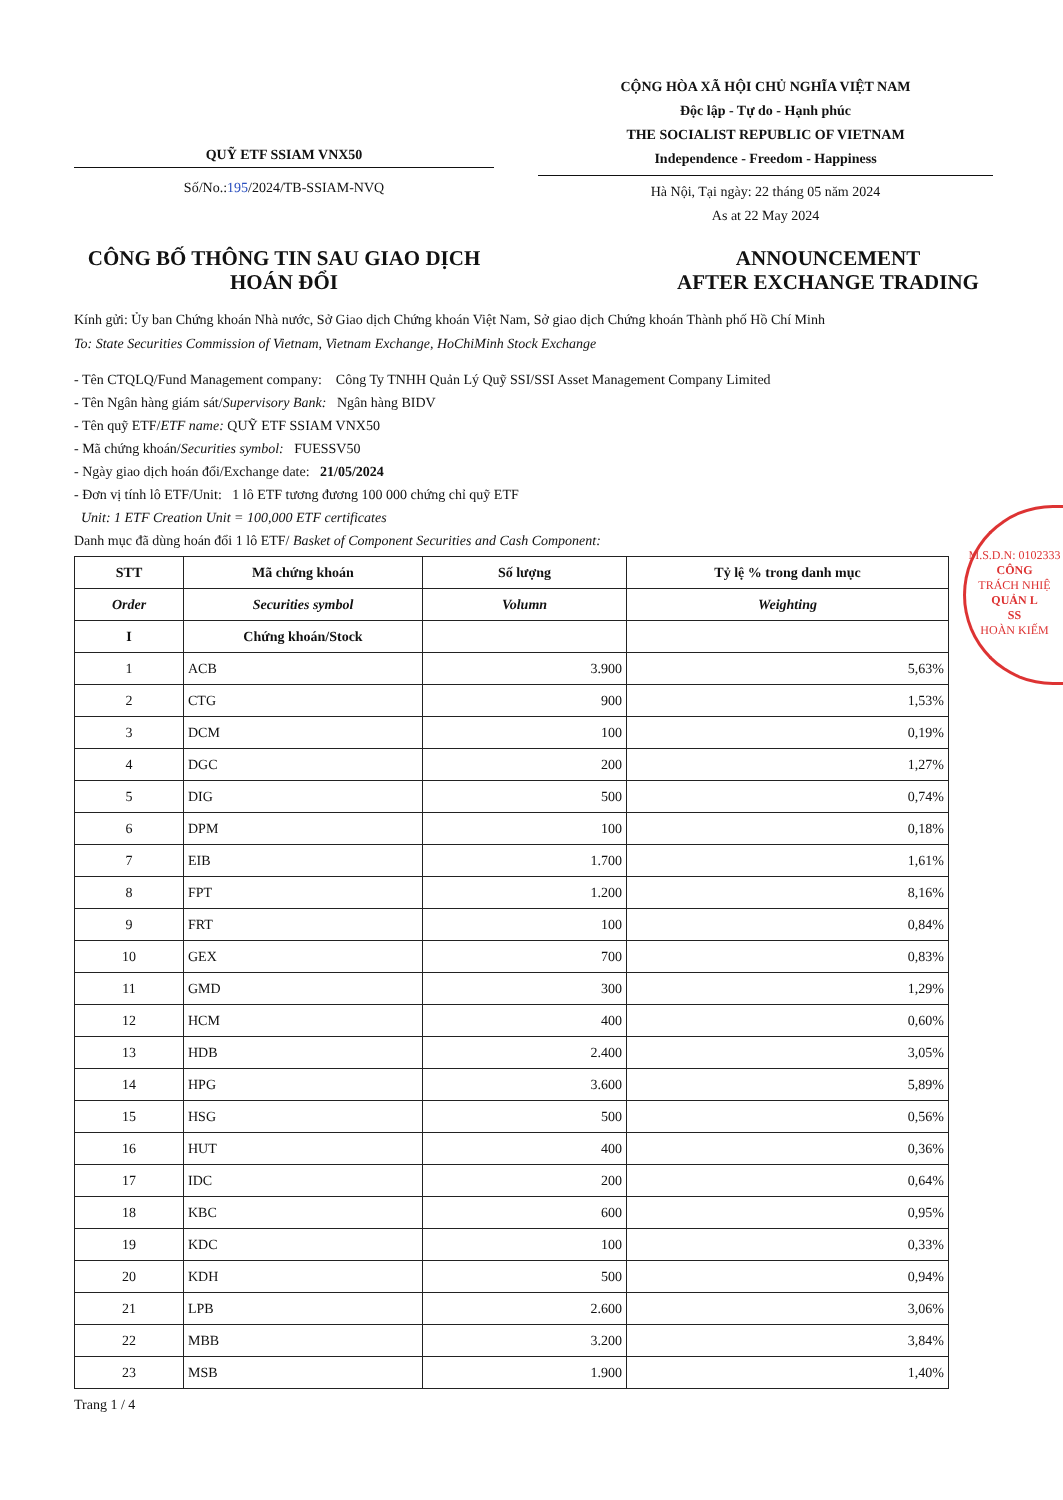QUỸ ETF SSIAM VNX50
Số/No.:195/2024/TB-SSIAM-NVQ
CỘNG HÒA XÃ HỘI CHỦ NGHĨA VIỆT NAM
Độc lập - Tự do - Hạnh phúc
THE SOCIALIST REPUBLIC OF VIETNAM
Independence - Freedom - Happiness
Hà Nội, Tại ngày: 22 tháng 05 năm 2024
As at 22 May 2024
CÔNG BỐ THÔNG TIN SAU GIAO DỊCH
HOÁN ĐỔI
ANNOUNCEMENT
AFTER EXCHANGE TRADING
Kính gửi: Ủy ban Chứng khoán Nhà nước, Sở Giao dịch Chứng khoán Việt Nam, Sở giao dịch Chứng khoán Thành phố Hồ Chí Minh
To: State Securities Commission of Vietnam, Vietnam Exchange, HoChiMinh Stock Exchange
- Tên CTQLQ/Fund Management company: Công Ty TNHH Quản Lý Quỹ SSI/SSI Asset Management Company Limited
- Tên Ngân hàng giám sát/Supervisory Bank: Ngân hàng BIDV
- Tên quỹ ETF/ETF name: QUỸ ETF SSIAM VNX50
- Mã chứng khoán/Securities symbol: FUESSV50
- Ngày giao dịch hoán đổi/Exchange date: 21/05/2024
- Đơn vị tính lô ETF/Unit: 1 lô ETF tương đương 100 000 chứng chỉ quỹ ETF
Unit: 1 ETF Creation Unit = 100,000 ETF certificates
Danh mục đã dùng hoán đổi 1 lô ETF/ Basket of Component Securities and Cash Component:
| STT | Mã chứng khoán | Số lượng | Tỷ lệ % trong danh mục |
| --- | --- | --- | --- |
| Order | Securities symbol | Volumn | Weighting |
| I | Chứng khoán/Stock | | |
| 1 | ACB | 3.900 | 5,63% |
| 2 | CTG | 900 | 1,53% |
| 3 | DCM | 100 | 0,19% |
| 4 | DGC | 200 | 1,27% |
| 5 | DIG | 500 | 0,74% |
| 6 | DPM | 100 | 0,18% |
| 7 | EIB | 1.700 | 1,61% |
| 8 | FPT | 1.200 | 8,16% |
| 9 | FRT | 100 | 0,84% |
| 10 | GEX | 700 | 0,83% |
| 11 | GMD | 300 | 1,29% |
| 12 | HCM | 400 | 0,60% |
| 13 | HDB | 2.400 | 3,05% |
| 14 | HPG | 3.600 | 5,89% |
| 15 | HSG | 500 | 0,56% |
| 16 | HUT | 400 | 0,36% |
| 17 | IDC | 200 | 0,64% |
| 18 | KBC | 600 | 0,95% |
| 19 | KDC | 100 | 0,33% |
| 20 | KDH | 500 | 0,94% |
| 21 | LPB | 2.600 | 3,06% |
| 22 | MBB | 3.200 | 3,84% |
| 23 | MSB | 1.900 | 1,40% |
Trang 1 / 4
M.S.D.N: 0102333
CÔNG
TRÁCH NHIỆ
QUẢN L
SS
HOÀN KIẾM